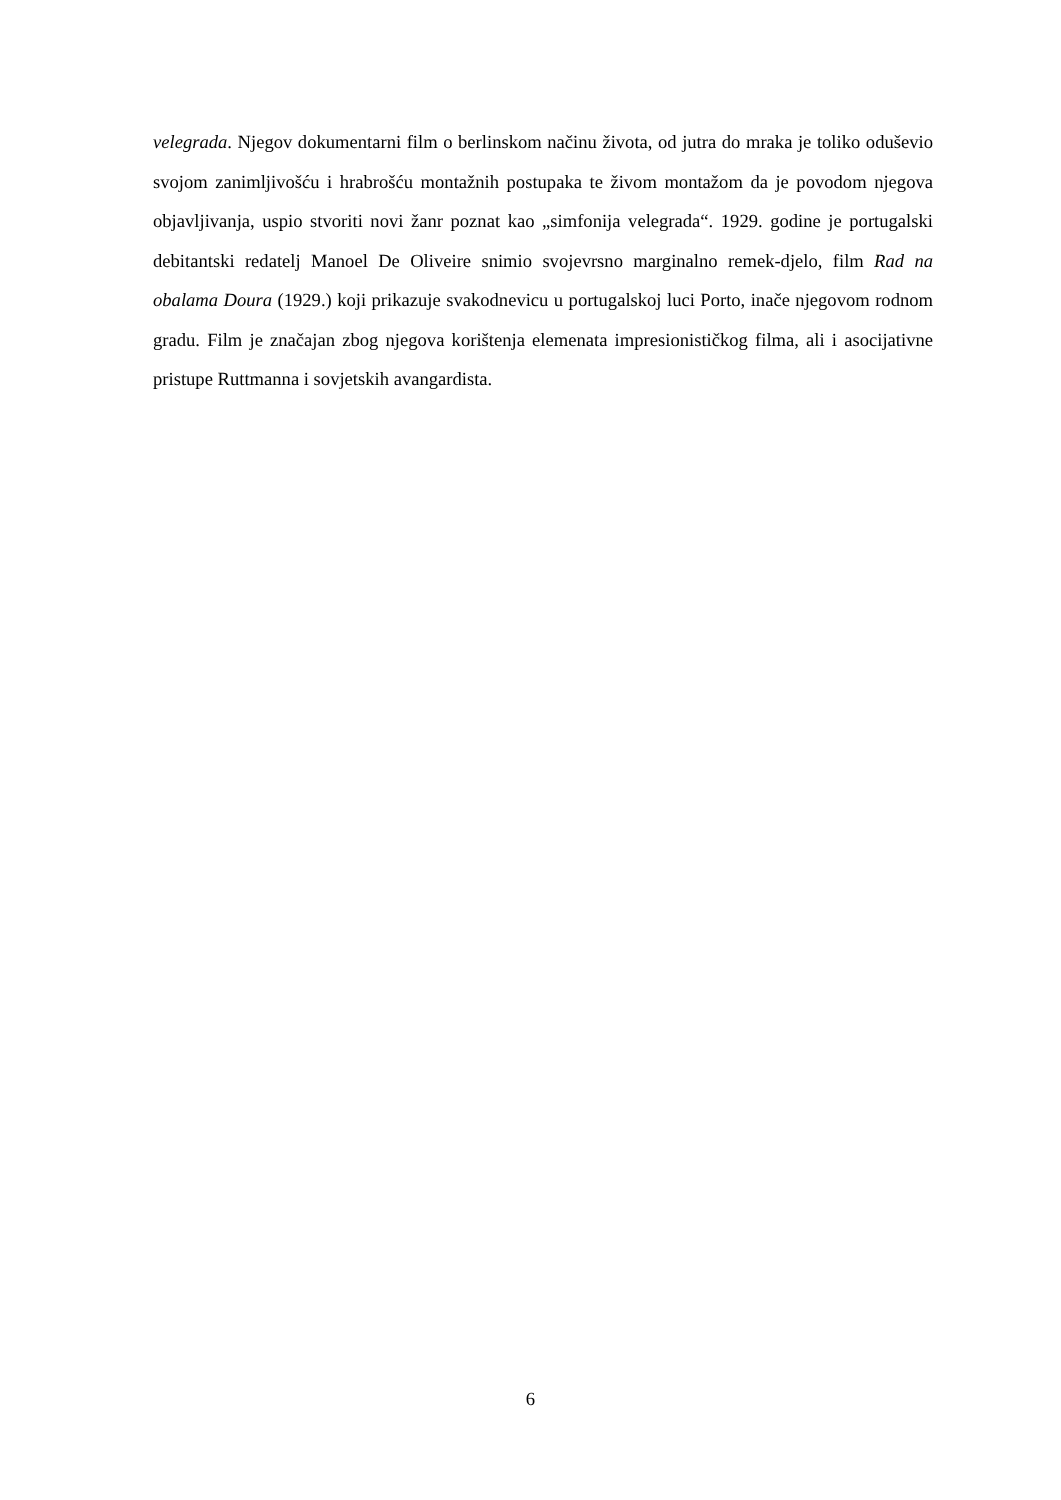velegrada. Njegov dokumentarni film o berlinskom načinu života, od jutra do mraka je toliko oduševio svojom zanimljivošću i hrabrošću montažnih postupaka te živom montažom da je povodom njegova objavljivanja, uspio stvoriti novi žanr poznat kao „simfonija velegrada“. 1929. godine je portugalski debitantski redatelj Manoel De Oliveire snimio svojevrsno marginalno remek-djelo, film Rad na obalama Doura (1929.) koji prikazuje svakodnevicu u portugalskoj luci Porto, inače njegovom rodnom gradu. Film je značajan zbog njegova korištenja elemenata impresionističkog filma, ali i asocijativne pristupe Ruttmanna i sovjetskih avangardista.
6